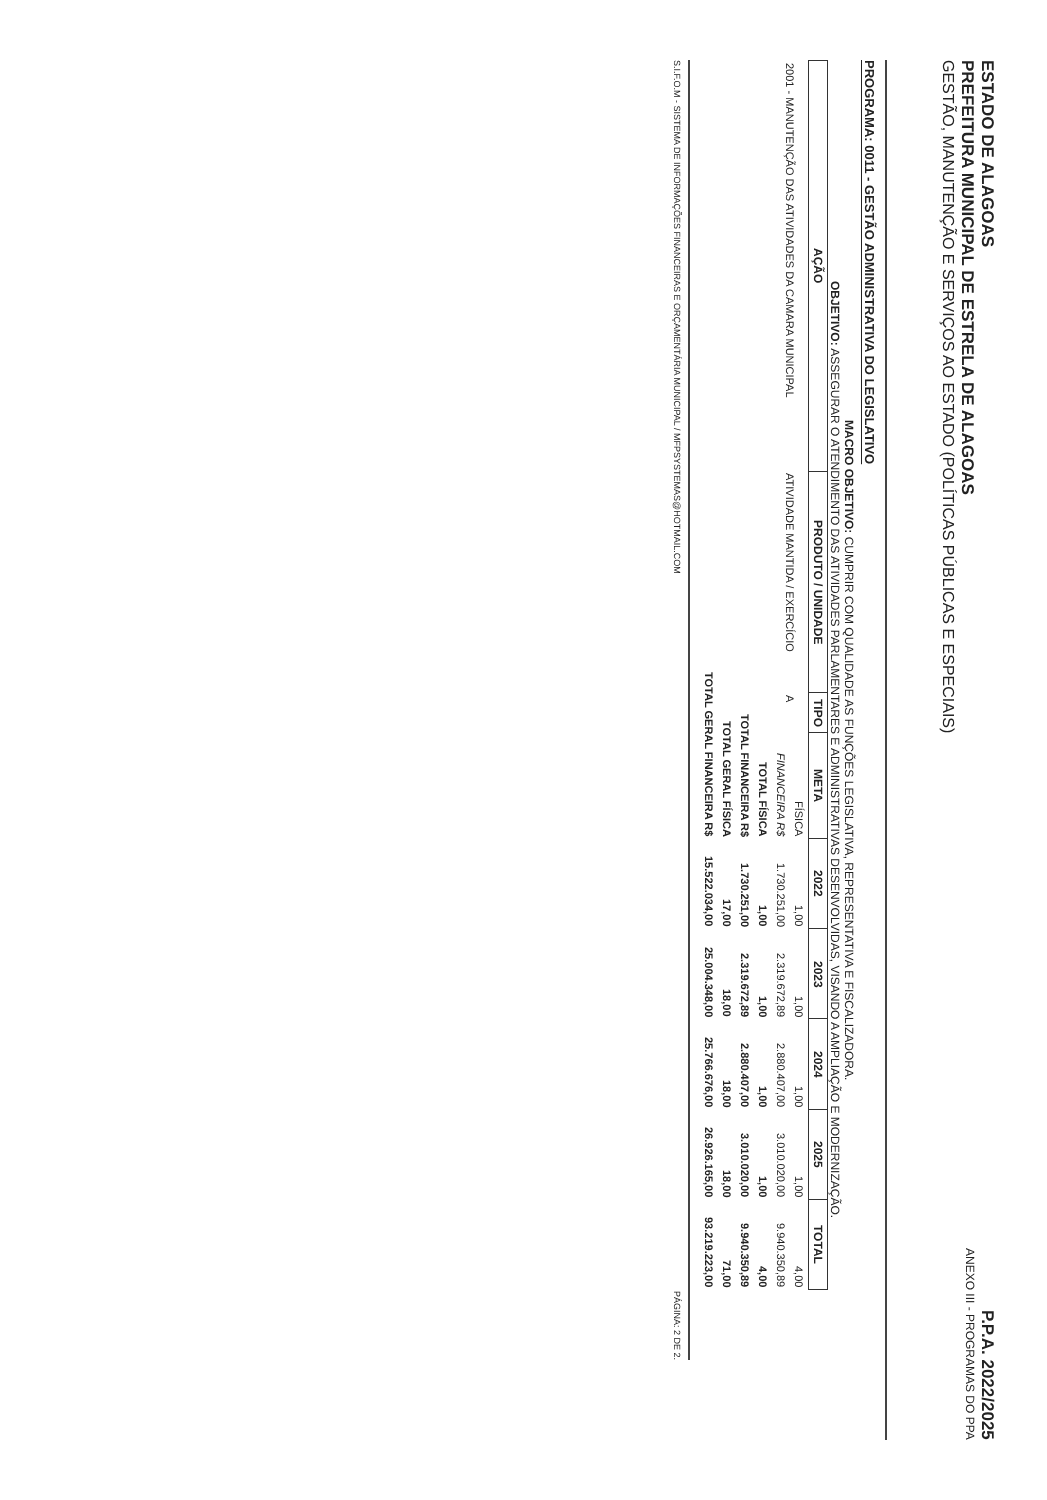ESTADO DE ALAGOAS
PREFEITURA MUNICIPAL DE ESTRELA DE ALAGOAS
GESTÃO, MANUTENÇÃO E SERVIÇOS AO ESTADO (POLÍTICAS PÚBLICAS E ESPECIAIS)
P.P.A. 2022/2025
ANEXO III - PROGRAMAS DO PPA
PROGRAMA: 0011 - GESTÃO ADMINISTRATIVA DO LEGISLATIVO
MACRO OBJETIVO: CUMPRIR COM QUALIDADE AS FUNÇÕES LEGISLATIVA, REPRESENTATIVA E FISCALIZADORA.
OBJETIVO: ASSEGURAR O ATENDIMENTO DAS ATIVIDADES PARLAMENTARES E ADMINISTRATIVAS DESENVOLVIDAS, VISANDO A AMPLIAÇÃO E MODERNIZAÇÃO.
| AÇÃO | PRODUTO / UNIDADE | TIPO | META | 2022 | 2023 | 2024 | 2025 | TOTAL |
| --- | --- | --- | --- | --- | --- | --- | --- | --- |
| 2001 - MANUTENÇÃO DAS ATIVIDADES DA CAMARA MUNICIPAL | ATIVIDADE MANTIDA / EXERCÍCIO | A | FÍSICA | 1,00 | 1,00 | 1,00 | 1,00 | 4,00 |
| | | | FINANCEIRA R$ | 1.730.251,00 | 2.319.672,89 | 2.880.407,00 | 3.010.020,00 | 9.940.350,89 |
| TOTAL FÍSICA | | | | 1,00 | 1,00 | 1,00 | 1,00 | 4,00 |
| TOTAL FINANCEIRA R$ | | | | 1.730.251,00 | 2.319.672,89 | 2.880.407,00 | 3.010.020,00 | 9.940.350,89 |
| TOTAL GERAL FÍSICA | | | | 17,00 | 18,00 | 18,00 | 18,00 | 71,00 |
| TOTAL GERAL FINANCEIRA R$ | | | | 15.522.034,00 | 25.004.348,00 | 25.766.676,00 | 26.926.165,00 | 93.219.223,00 |
S.I.F.O.M - SISTEMA DE INFORMAÇÕES FINANCEIRAS E ORÇAMENTÁRIA MUNICIPAL / MFPSYSTEMAS@HOTMAIL.COM PÁGINA: 2 DE 2.